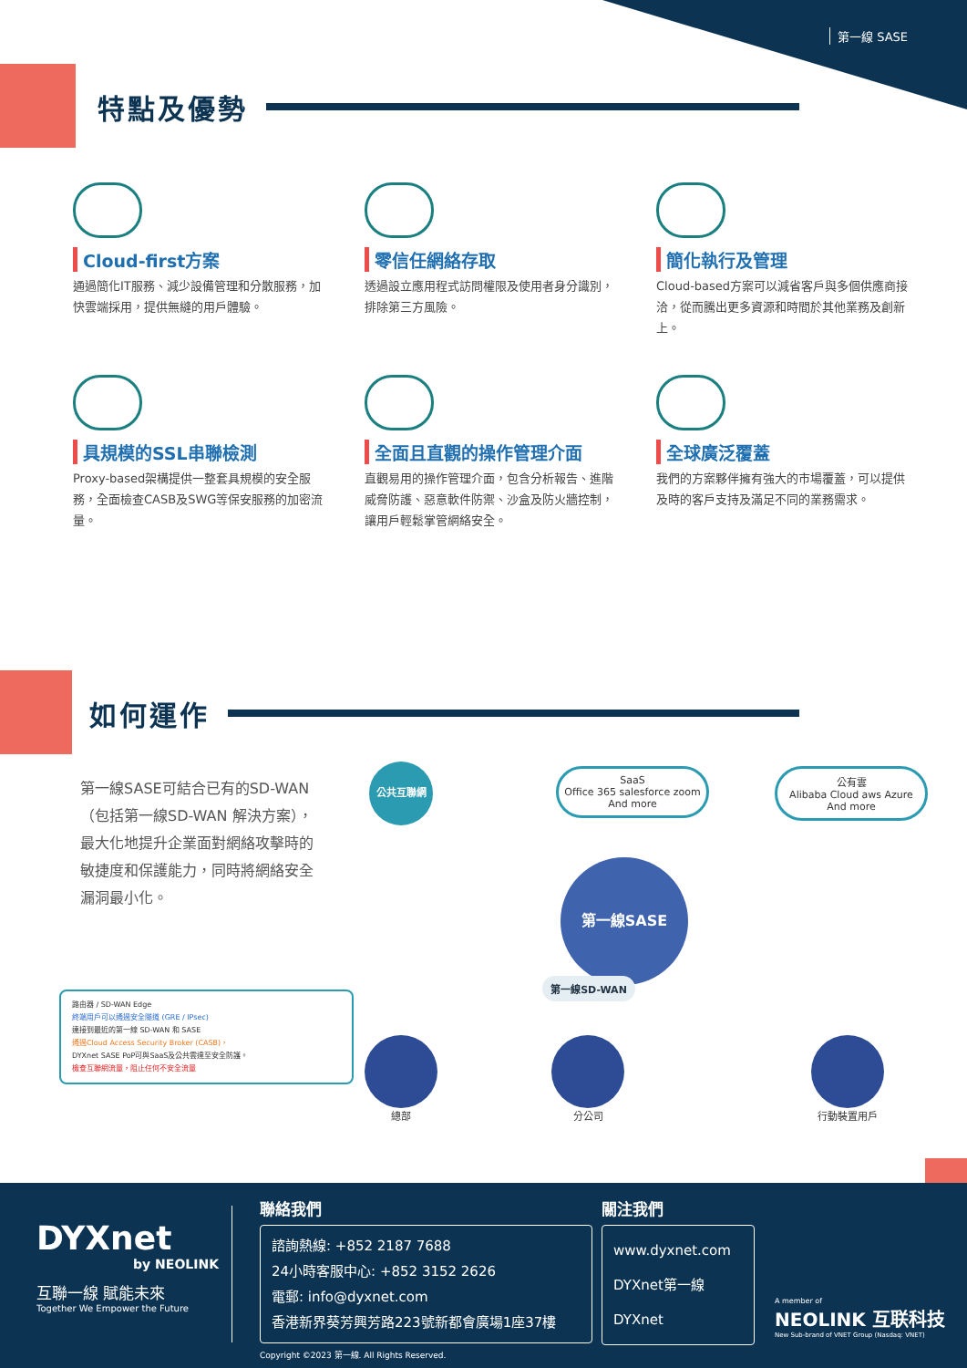第一線 SASE
特點及優勢
Cloud-first方案
通過簡化IT服務、減少設備管理和分散服務，加快雲端採用，提供無縫的用戶體驗。
零信任網絡存取
透過設立應用程式訪問權限及使用者身分識別，排除第三方風險。
簡化執行及管理
Cloud-based方案可以減省客戶與多個供應商接洽，從而騰出更多資源和時間於其他業務及創新上。
具規模的SSL串聯檢測
Proxy-based架構提供一整套具規模的安全服務，全面檢查CASB及SWG等保安服務的加密流量。
全面且直觀的操作管理介面
直觀易用的操作管理介面，包含分析報告、進階威脅防護、惡意軟件防禦、沙盒及防火牆控制，讓用戶輕鬆掌管網絡安全。
全球廣泛覆蓋
我們的方案夥伴擁有強大的市場覆蓋，可以提供及時的客戶支持及滿足不同的業務需求。
如何運作
第一線SASE可結合已有的SD-WAN（包括第一線SD-WAN 解決方案），最大化地提升企業面對網絡攻擊時的敏捷度和保護能力，同時將網絡安全漏洞最小化。
公共互聯網
SaaS
Office 365 salesforce zoom
And more
公有雲
Alibaba Cloud aws Azure
And more
第一線SASE
第一線SD-WAN
總部 分公司 行動裝置用戶
路由器 / SD-WAN Edge
終端用戶可以通過安全隧道 (GRE / IPsec)
連接到最近的第一線 SD-WAN 和 SASE
通過Cloud Access Security Broker (CASB)，
DYXnet SASE PoP可與SaaS及公共雲達至安全防護。
檢查互聯網流量，阻止任何不安全流量
DYXnet
by NEOLINK
互聯一線 賦能未來
Together We Empower the Future
聯絡我們
諮詢熱線: +852 2187 7688
24小時客服中心: +852 3152 2626
電郵: info@dyxnet.com
香港新界葵芳興芳路223號新都會廣場1座37樓
Copyright ©2023 第一線. All Rights Reserved.
關注我們
www.dyxnet.com
DYXnet第一線
DYXnet
A member of
NEOLINK 互联科技
New Sub-brand of VNET Group (Nasdaq: VNET)